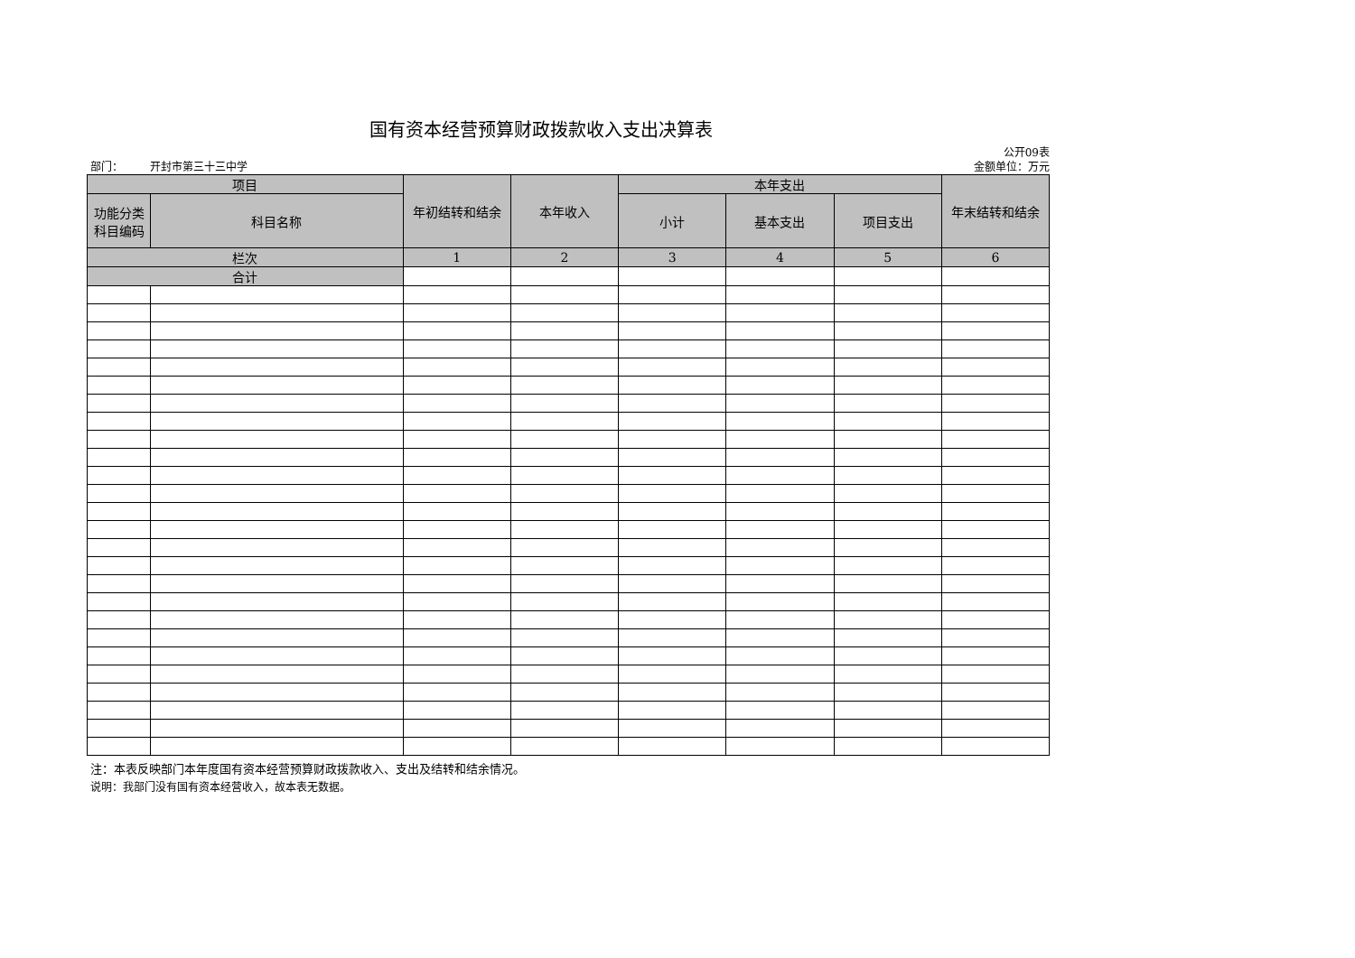国有资本经营预算财政拨款收入支出决算表
公开09表
部门： 开封市第三十三中学 金额单位：万元
| 项目 | | 年初结转和结余 | 本年收入 | 本年支出 | | | 年末结转和结余 |
| --- | --- | --- | --- | --- | --- | --- | --- |
| 功能分类 科目编码 | 科目名称 | | | 小计 | 基本支出 | 项目支出 | |
| 栏次 | | 1 | 2 | 3 | 4 | 5 | 6 |
| 合计 | | | | | | | |
注：本表反映部门本年度国有资本经营预算财政拨款收入、支出及结转和结余情况。
说明：我部门没有国有资本经营收入，故本表无数据。